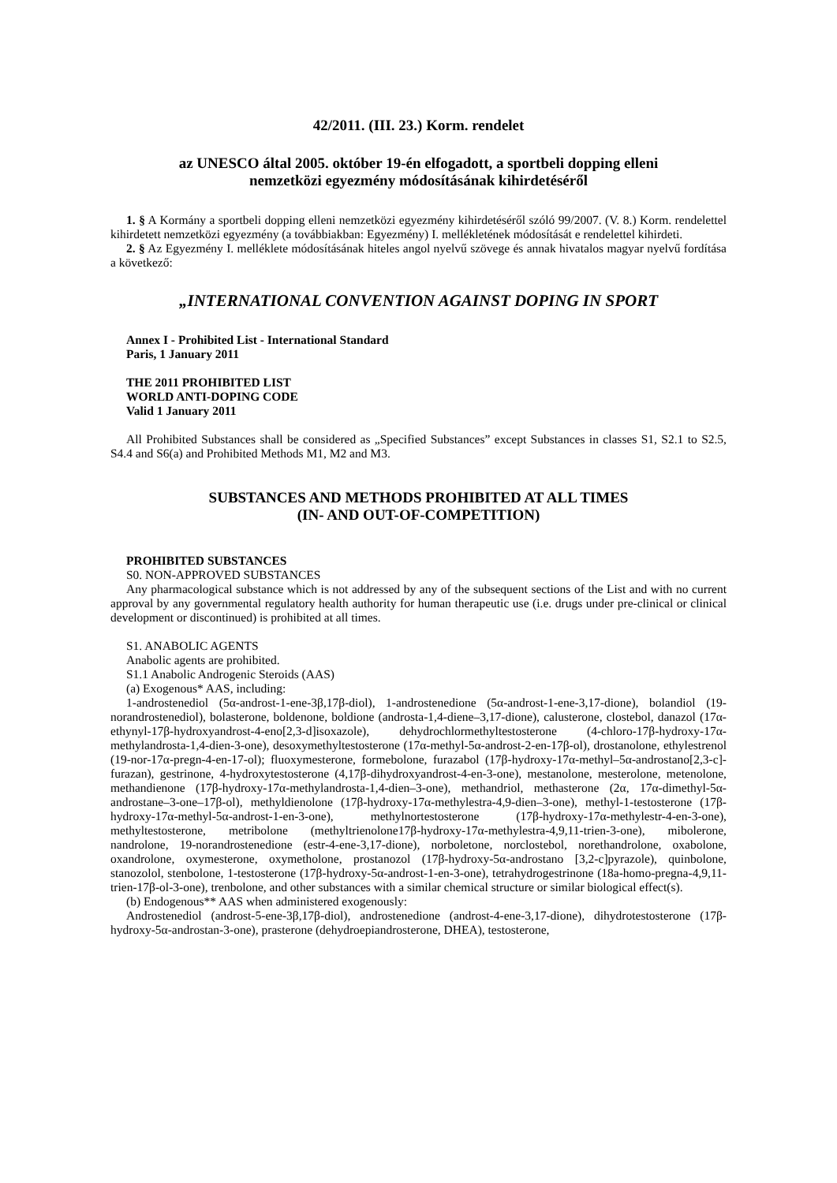42/2011. (III. 23.) Korm. rendelet
az UNESCO által 2005. október 19-én elfogadott, a sportbeli dopping elleni
nemzetközi egyezmény módosításának kihirdetéséről
1. § A Kormány a sportbeli dopping elleni nemzetközi egyezmény kihirdetéséről szóló 99/2007. (V. 8.) Korm. rendelettel kihirdetett nemzetközi egyezmény (a továbbiakban: Egyezmény) I. mellékletének módosítását e rendelettel kihirdeti.
2. § Az Egyezmény I. melléklete módosításának hiteles angol nyelvű szövege és annak hivatalos magyar nyelvű fordítása a következő:
„INTERNATIONAL CONVENTION AGAINST DOPING IN SPORT
Annex I - Prohibited List - International Standard
Paris, 1 January 2011
THE 2011 PROHIBITED LIST
WORLD ANTI-DOPING CODE
Valid 1 January 2011
All Prohibited Substances shall be considered as „Specified Substances” except Substances in classes S1, S2.1 to S2.5, S4.4 and S6(a) and Prohibited Methods M1, M2 and M3.
SUBSTANCES AND METHODS PROHIBITED AT ALL TIMES
(IN- AND OUT-OF-COMPETITION)
PROHIBITED SUBSTANCES
S0. NON-APPROVED SUBSTANCES
Any pharmacological substance which is not addressed by any of the subsequent sections of the List and with no current approval by any governmental regulatory health authority for human therapeutic use (i.e. drugs under pre-clinical or clinical development or discontinued) is prohibited at all times.
S1. ANABOLIC AGENTS
Anabolic agents are prohibited.
S1.1 Anabolic Androgenic Steroids (AAS)
(a) Exogenous* AAS, including:
1-androstenediol (5α-androst-1-ene-3β,17β-diol), 1-androstenedione (5α-androst-1-ene-3,17-dione), bolandiol (19-norandrostenediol), bolasterone, boldenone, boldione (androsta-1,4-diene–3,17-dione), calusterone, clostebol, danazol (17α-ethynyl-17β-hydroxyandrost-4-eno[2,3-d]isoxazole), dehydrochlormethyltestosterone (4-chloro-17β-hydroxy-17α-methylandrosta-1,4-dien-3-one), desoxymethyltestosterone (17α-methyl-5α-androst-2-en-17β-ol), drostanolone, ethylestrenol (19-nor-17α-pregn-4-en-17-ol); fluoxymesterone, formebolone, furazabol (17β-hydroxy-17α-methyl–5α-androstano[2,3-c]-furazan), gestrinone, 4-hydroxytestosterone (4,17β-dihydroxyandrost-4-en-3-one), mestanolone, mesterolone, metenolone, methandienone (17β-hydroxy-17α-methylandrosta-1,4-dien–3-one), methandriol, methasterone (2α, 17α-dimethyl-5α-androstane–3-one–17β-ol), methyldienolone (17β-hydroxy-17α-methylestra-4,9-dien–3-one), methyl-1-testosterone (17β-hydroxy-17α-methyl-5α-androst-1-en-3-one), methylnortestosterone (17β-hydroxy-17α-methylestr-4-en-3-one), methyltestosterone, metribolone (methyltrienolone17β-hydroxy-17α-methylestra-4,9,11-trien-3-one), mibolerone, nandrolone, 19-norandrostenedione (estr-4-ene-3,17-dione), norboletone, norclostebol, norethandrolone, oxabolone, oxandrolone, oxymesterone, oxymetholone, prostanozol (17β-hydroxy-5α-androstano [3,2-c]pyrazole), quinbolone, stanozolol, stenbolone, 1-testosterone (17β-hydroxy-5α-androst-1-en-3-one), tetrahydrogestrinone (18a-homo-pregna-4,9,11-trien-17β-ol-3-one), trenbolone, and other substances with a similar chemical structure or similar biological effect(s).
(b) Endogenous** AAS when administered exogenously:
Androstenediol (androst-5-ene-3β,17β-diol), androstenedione (androst-4-ene-3,17-dione), dihydrotestosterone (17β-hydroxy-5α-androstan-3-one), prasterone (dehydroepiandrosterone, DHEA), testosterone,